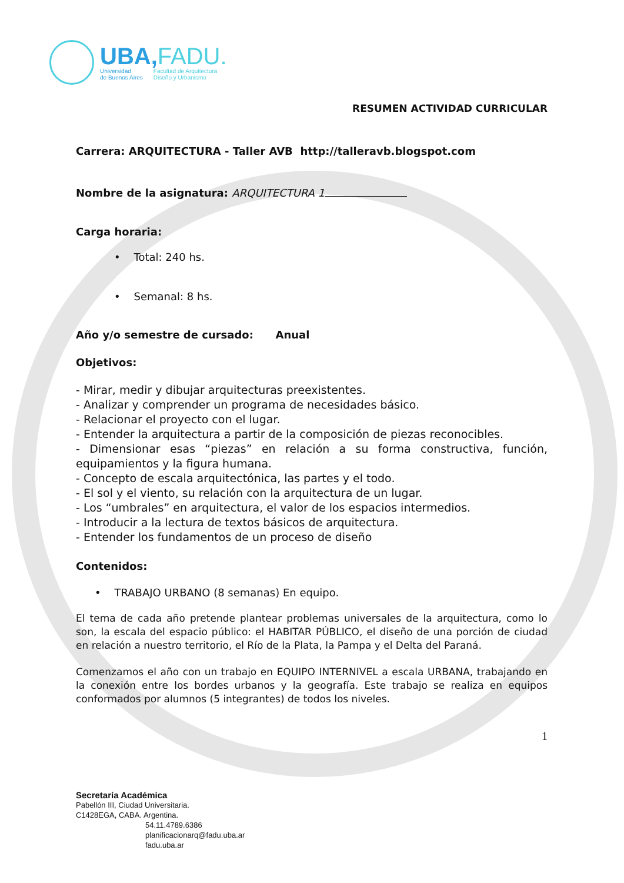UBA,FADU.
Universidad
de Buenos Aires
Facultad de Arquitectura
Diseño y Urbanismo
RESUMEN ACTIVIDAD CURRICULAR
Carrera: ARQUITECTURA - Taller AVB http://talleravb.blogspot.com
Nombre de la asignatura: ARQUITECTURA 1
Carga horaria:
• Total: 240 hs.
• Semanal: 8 hs.
Año y/o semestre de cursado: Anual
Objetivos:
- Mirar, medir y dibujar arquitecturas preexistentes.
- Analizar y comprender un programa de necesidades básico.
- Relacionar el proyecto con el lugar.
- Entender la arquitectura a partir de la composición de piezas reconocibles.
- Dimensionar esas “piezas” en relación a su forma constructiva, función, equipamientos y la figura humana.
- Concepto de escala arquitectónica, las partes y el todo.
- El sol y el viento, su relación con la arquitectura de un lugar.
- Los “umbrales” en arquitectura, el valor de los espacios intermedios.
- Introducir a la lectura de textos básicos de arquitectura.
- Entender los fundamentos de un proceso de diseño
Contenidos:
• TRABAJO URBANO (8 semanas) En equipo.
El tema de cada año pretende plantear problemas universales de la arquitectura, como lo son, la escala del espacio público: el HABITAR PÚBLICO, el diseño de una porción de ciudad en relación a nuestro territorio, el Río de la Plata, la Pampa y el Delta del Paraná.
Comenzamos el año con un trabajo en EQUIPO INTERNIVEL a escala URBANA, trabajando en la conexión entre los bordes urbanos y la geografía. Este trabajo se realiza en equipos conformados por alumnos (5 integrantes) de todos los niveles.
1
Secretaría Académica
Pabellón III, Ciudad Universitaria.
C1428EGA, CABA. Argentina.
54.11.4789.6386
planificacionarq@fadu.uba.ar
fadu.uba.ar